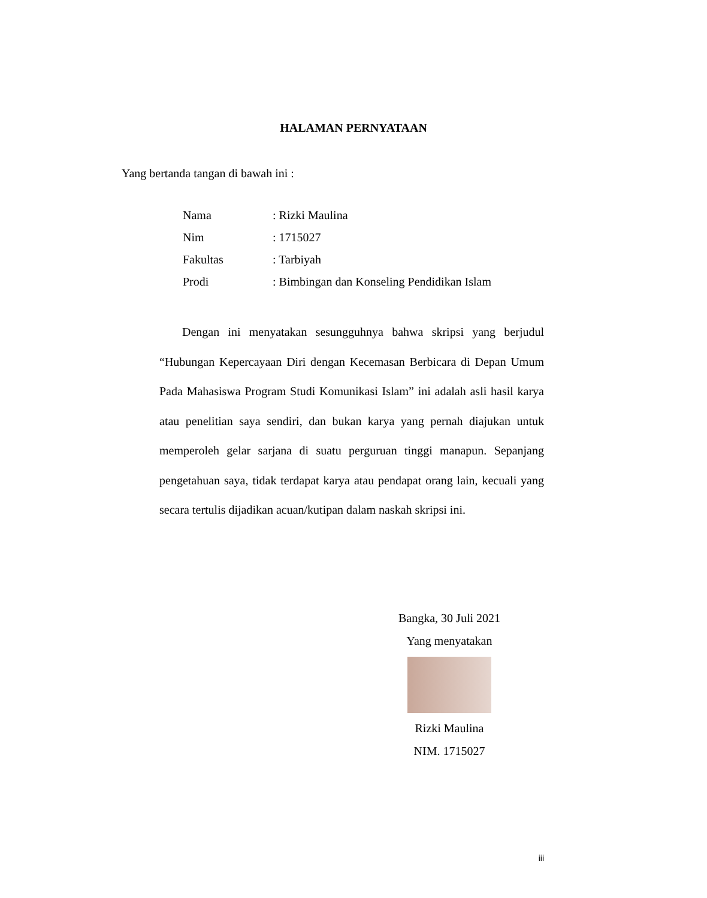HALAMAN PERNYATAAN
Yang bertanda tangan di bawah ini :
| Nama | : Rizki Maulina |
| Nim | : 1715027 |
| Fakultas | : Tarbiyah |
| Prodi | : Bimbingan dan Konseling Pendidikan Islam |
Dengan ini menyatakan sesungguhnya bahwa skripsi yang berjudul “Hubungan Kepercayaan Diri dengan Kecemasan Berbicara di Depan Umum Pada Mahasiswa Program Studi Komunikasi Islam” ini adalah asli hasil karya atau penelitian saya sendiri, dan bukan karya yang pernah diajukan untuk memperoleh gelar sarjana di suatu perguruan tinggi manapun. Sepanjang pengetahuan saya, tidak terdapat karya atau pendapat orang lain, kecuali yang secara tertulis dijadikan acuan/kutipan dalam naskah skripsi ini.
Bangka, 30 Juli 2021
Yang menyatakan
Rizki Maulina
NIM. 1715027
iii